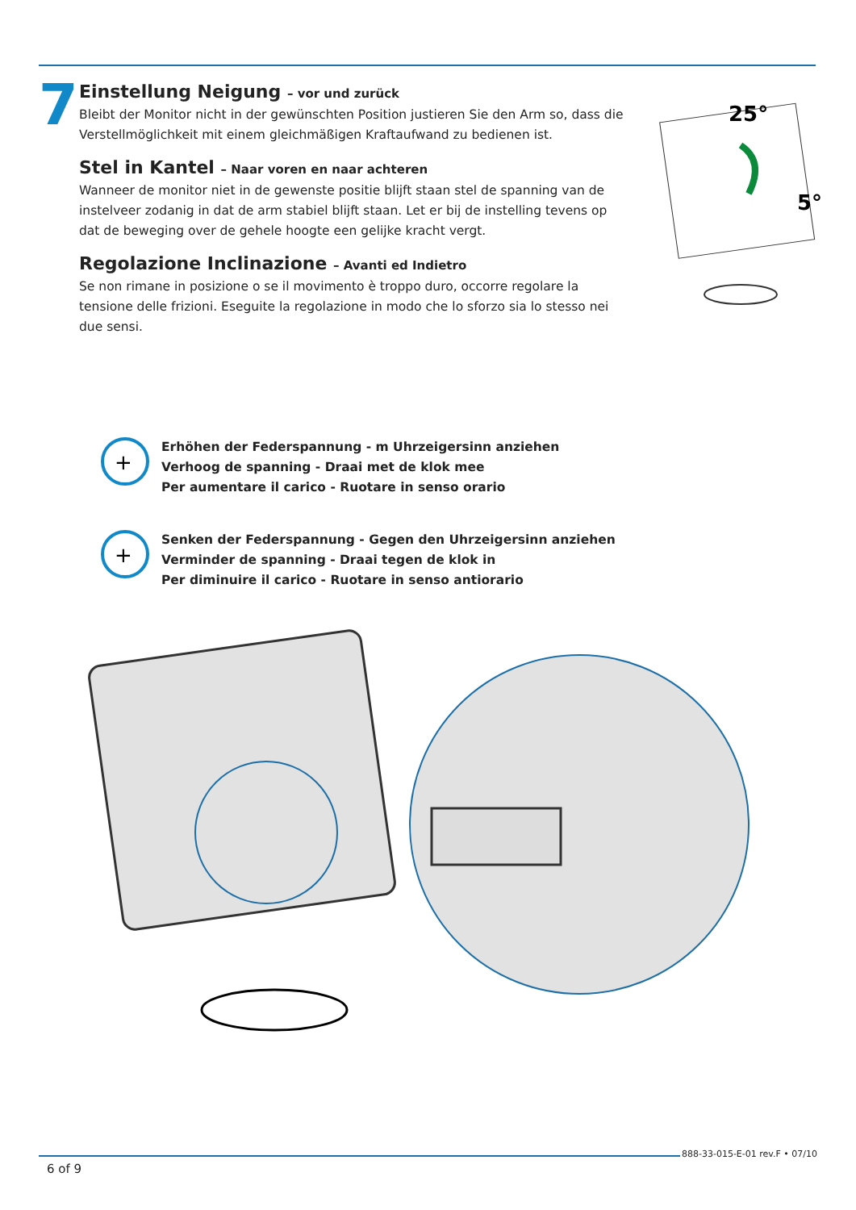7
Einstellung Neigung – vor und zurück
Bleibt der Monitor nicht in der gewünschten Position justieren Sie den Arm so, dass die Verstellmöglichkeit mit einem gleichmäßigen Kraftaufwand zu bedienen ist.
Stel in Kantel – Naar voren en naar achteren
Wanneer de monitor niet in de gewenste positie blijft staan stel de spanning van de instelveer zodanig in dat de arm stabiel blijft staan. Let er bij de instelling tevens op dat de beweging over de gehele hoogte een gelijke kracht vergt.
Regolazione Inclinazione – Avanti ed Indietro
Se non rimane in posizione o se il movimento è troppo duro, occorre regolare la tensione delle frizioni. Eseguite la regolazione in modo che lo sforzo sia lo stesso nei due sensi.
25°
5°
+
Erhöhen der Federspannung - m Uhrzeigersinn anziehen
Verhoog de spanning - Draai met de klok mee
Per aumentare il carico - Ruotare in senso orario
+
Senken der Federspannung - Gegen den Uhrzeigersinn anziehen
Verminder de spanning - Draai tegen de klok in
Per diminuire il carico - Ruotare in senso antiorario
888-33-015-E-01 rev.F • 07/10
6 of 9